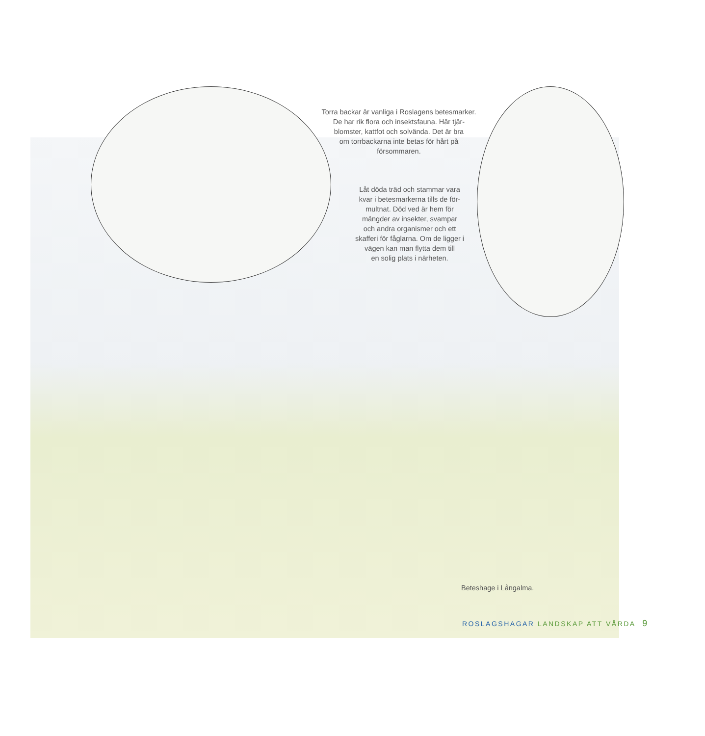Torra backar är vanliga i Roslagens betesmarker.
De har rik flora och insektsfauna. Här tjär-
blomster, kattfot och solvända. Det är bra
om torrbackarna inte betas för hårt på
försommaren.
Låt döda träd och stammar vara
kvar i betesmarkerna tills de för-
multnat. Död ved är hem för
mängder av insekter, svampar
och andra organismer och ett
skafferi för fåglarna. Om de ligger i
vägen kan man flytta dem till
en solig plats i närheten.
Beteshage i Långalma.
ROSLAGSHAGAR LANDSKAP ATT VÅRDA 9